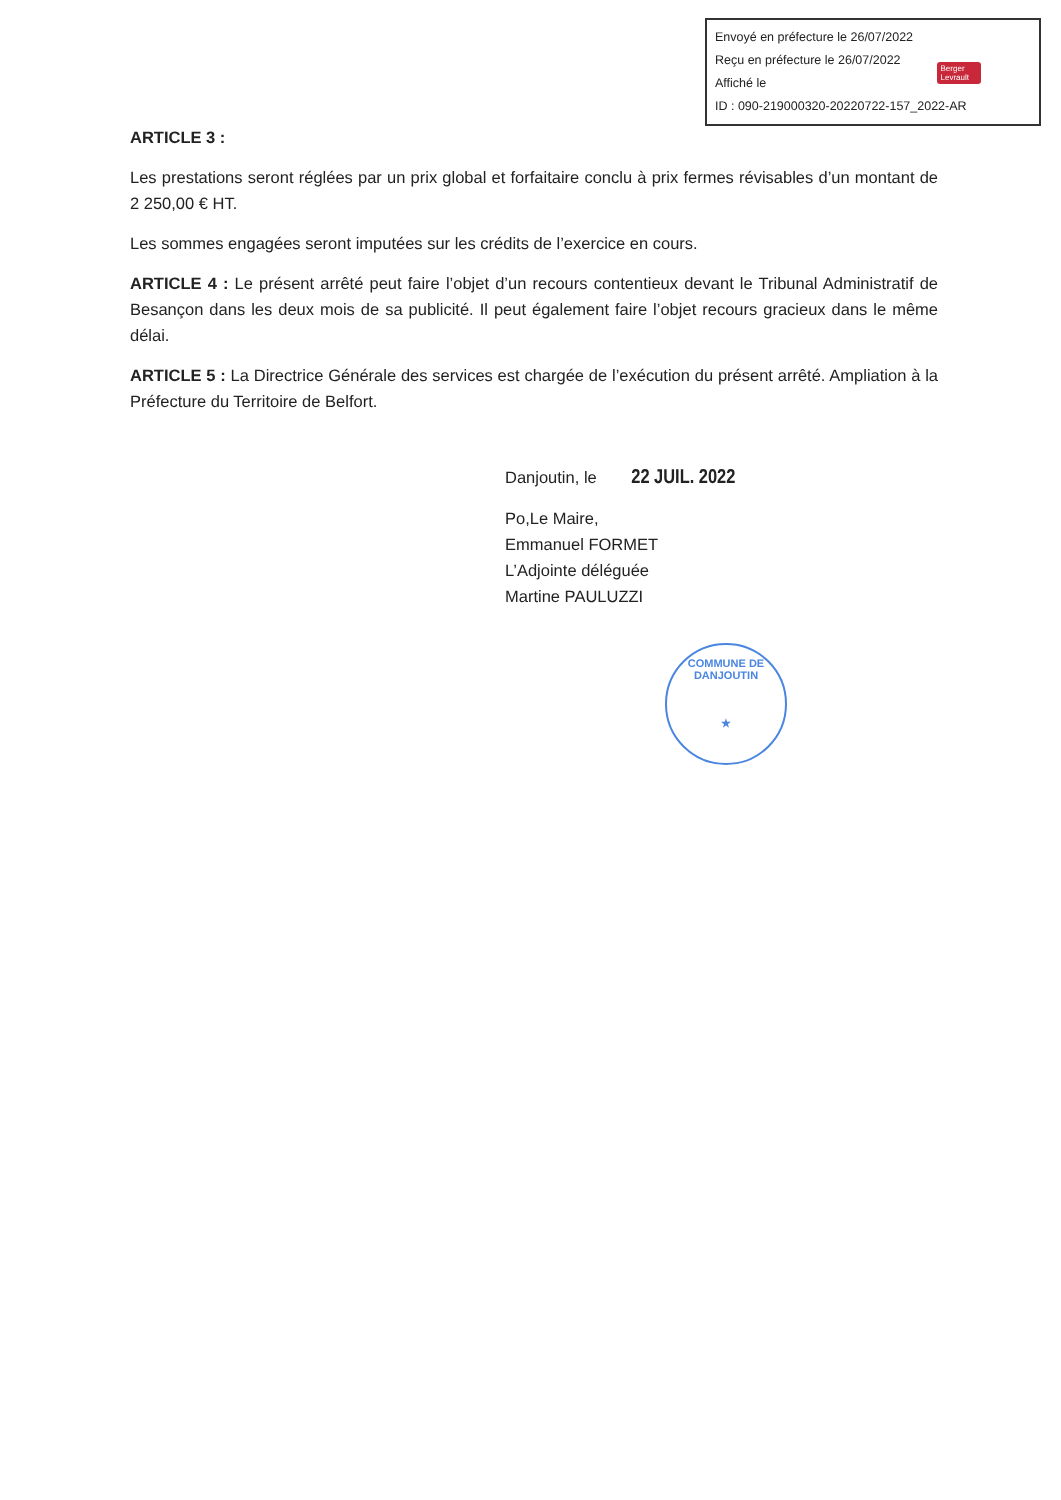Envoyé en préfecture le 26/07/2022
Reçu en préfecture le 26/07/2022
Affiché le
ID : 090-219000320-20220722-157_2022-AR
Berger
Levrault
ARTICLE 3 :
Les prestations seront réglées par un prix global et forfaitaire conclu à prix fermes révisables d’un montant de 2 250,00 € HT.
Les sommes engagées seront imputées sur les crédits de l’exercice en cours.
ARTICLE 4 : Le présent arrêté peut faire l’objet d’un recours contentieux devant le Tribunal Administratif de Besançon dans les deux mois de sa publicité. Il peut également faire l’objet recours gracieux dans le même délai.
ARTICLE 5 : La Directrice Générale des services est chargée de l’exécution du présent arrêté. Ampliation à la Préfecture du Territoire de Belfort.
Danjoutin, le 22 JUIL. 2022
Po,Le Maire,
Emmanuel FORMET
L’Adjointe déléguée
Martine PAULUZZI
COMMUNE DE DANJOUTIN
★